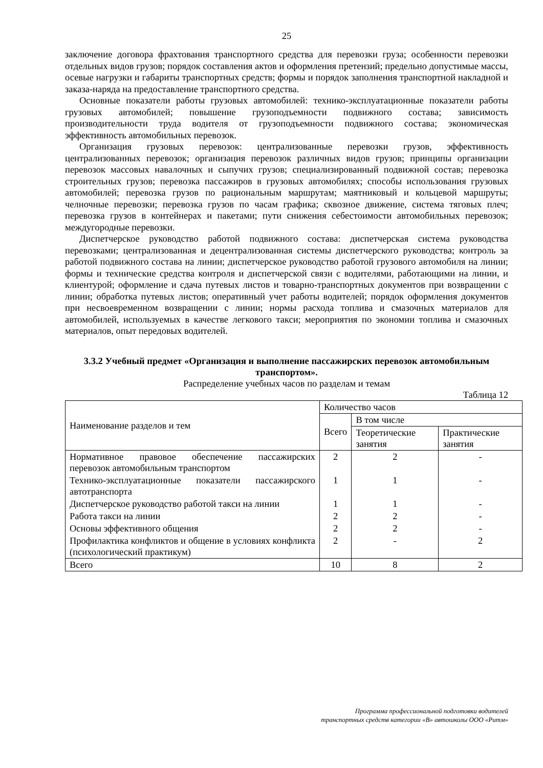25
заключение договора фрахтования транспортного средства для перевозки груза; особенности перевозки отдельных видов грузов; порядок составления актов и оформления претензий; предельно допустимые массы, осевые нагрузки и габариты транспортных средств; формы и порядок заполнения транспортной накладной и заказа-наряда на предоставление транспортного средства.
Основные показатели работы грузовых автомобилей: технико-эксплуатационные показатели работы грузовых автомобилей; повышение грузоподъемности подвижного состава; зависимость производительности труда водителя от грузоподъемности подвижного состава; экономическая эффективность автомобильных перевозок.
Организация грузовых перевозок: централизованные перевозки грузов, эффективность централизованных перевозок; организация перевозок различных видов грузов; принципы организации перевозок массовых навалочных и сыпучих грузов; специализированный подвижной состав; перевозка строительных грузов; перевозка пассажиров в грузовых автомобилях; способы использования грузовых автомобилей; перевозка грузов по рациональным маршрутам; маятниковый и кольцевой маршруты; челночные перевозки; перевозка грузов по часам графика; сквозное движение, система тяговых плеч; перевозка грузов в контейнерах и пакетами; пути снижения себестоимости автомобильных перевозок; междугородные перевозки.
Диспетчерское руководство работой подвижного состава: диспетчерская система руководства перевозками; централизованная и децентрализованная системы диспетчерского руководства; контроль за работой подвижного состава на линии; диспетчерское руководство работой грузового автомобиля на линии; формы и технические средства контроля и диспетчерской связи с водителями, работающими на линии, и клиентурой; оформление и сдача путевых листов и товарно-транспортных документов при возвращении с линии; обработка путевых листов; оперативный учет работы водителей; порядок оформления документов при несвоевременном возвращении с линии; нормы расхода топлива и смазочных материалов для автомобилей, используемых в качестве легкового такси; мероприятия по экономии топлива и смазочных материалов, опыт передовых водителей.
3.3.2 Учебный предмет «Организация и выполнение пассажирских перевозок автомобильным транспортом».
Распределение учебных часов по разделам и темам
Таблица 12
| Наименование разделов и тем | Количество часов | | |
| --- | --- | --- | --- |
| | Всего | В том числе | |
| | | Теоретические занятия | Практические занятия |
| Нормативное правовое обеспечение пассажирских перевозок автомобильным транспортом | 2 | 2 | - |
| Технико-эксплуатационные показатели пассажирского автотранспорта | 1 | 1 | - |
| Диспетчерское руководство работой такси на линии | 1 | 1 | - |
| Работа такси на линии | 2 | 2 | - |
| Основы эффективного общения | 2 | 2 | - |
| Профилактика конфликтов и общение в условиях конфликта (психологический практикум) | 2 | - | 2 |
| Всего | 10 | 8 | 2 |
Программа профессиональной подготовки водителей
транспортных средств категории «В» автошколы ООО «Ритм»